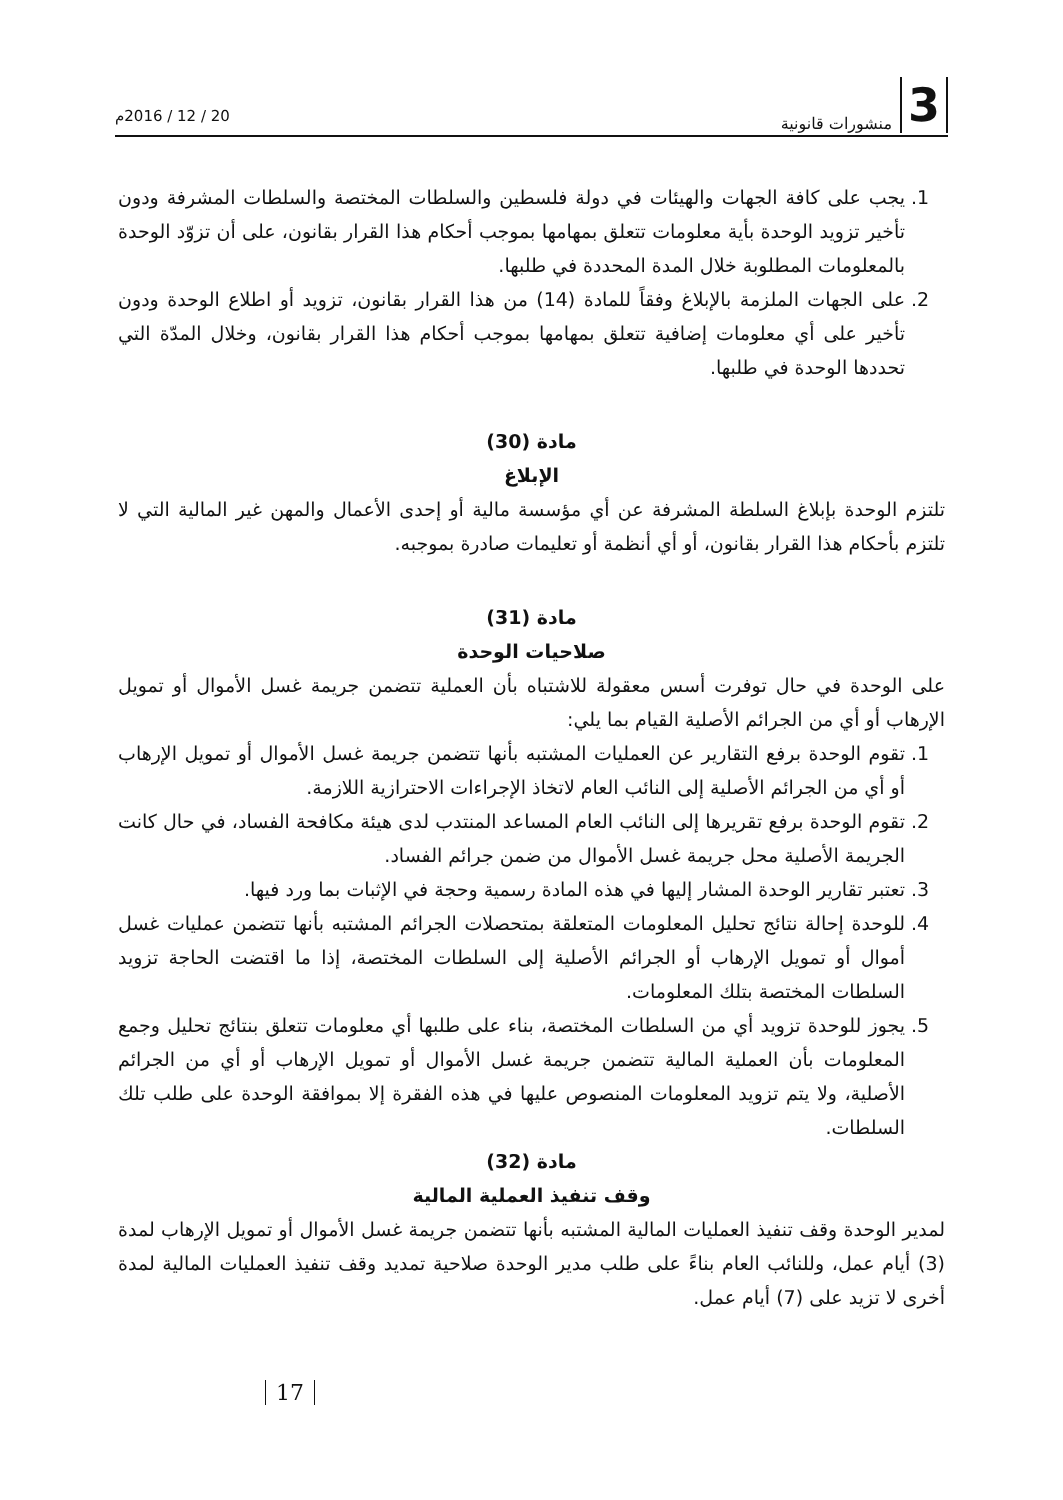3 منشورات قانونية 20 / 12 / 2016م
1. يجب على كافة الجهات والهيئات في دولة فلسطين والسلطات المختصة والسلطات المشرفة ودون تأخير تزويد الوحدة بأية معلومات تتعلق بمهامها بموجب أحكام هذا القرار بقانون، على أن تزوّد الوحدة بالمعلومات المطلوبة خلال المدة المحددة في طلبها.
2. على الجهات الملزمة بالإبلاغ وفقاً للمادة (14) من هذا القرار بقانون، تزويد أو اطلاع الوحدة ودون تأخير على أي معلومات إضافية تتعلق بمهامها بموجب أحكام هذا القرار بقانون، وخلال المدّة التي تحددها الوحدة في طلبها.
مادة (30)
الإبلاغ
تلتزم الوحدة بإبلاغ السلطة المشرفة عن أي مؤسسة مالية أو إحدى الأعمال والمهن غير المالية التي لا تلتزم بأحكام هذا القرار بقانون، أو أي أنظمة أو تعليمات صادرة بموجبه.
مادة (31)
صلاحيات الوحدة
على الوحدة في حال توفرت أسس معقولة للاشتباه بأن العملية تتضمن جريمة غسل الأموال أو تمويل الإرهاب أو أي من الجرائم الأصلية القيام بما يلي:
1. تقوم الوحدة برفع التقارير عن العمليات المشتبه بأنها تتضمن جريمة غسل الأموال أو تمويل الإرهاب أو أي من الجرائم الأصلية إلى النائب العام لاتخاذ الإجراءات الاحترازية اللازمة.
2. تقوم الوحدة برفع تقريرها إلى النائب العام المساعد المنتدب لدى هيئة مكافحة الفساد، في حال كانت الجريمة الأصلية محل جريمة غسل الأموال من ضمن جرائم الفساد.
3. تعتبر تقارير الوحدة المشار إليها في هذه المادة رسمية وحجة في الإثبات بما ورد فيها.
4. للوحدة إحالة نتائج تحليل المعلومات المتعلقة بمتحصلات الجرائم المشتبه بأنها تتضمن عمليات غسل أموال أو تمويل الإرهاب أو الجرائم الأصلية إلى السلطات المختصة، إذا ما اقتضت الحاجة تزويد السلطات المختصة بتلك المعلومات.
5. يجوز للوحدة تزويد أي من السلطات المختصة، بناء على طلبها أي معلومات تتعلق بنتائج تحليل وجمع المعلومات بأن العملية المالية تتضمن جريمة غسل الأموال أو تمويل الإرهاب أو أي من الجرائم الأصلية، ولا يتم تزويد المعلومات المنصوص عليها في هذه الفقرة إلا بموافقة الوحدة على طلب تلك السلطات.
مادة (32)
وقف تنفيذ العملية المالية
لمدير الوحدة وقف تنفيذ العمليات المالية المشتبه بأنها تتضمن جريمة غسل الأموال أو تمويل الإرهاب لمدة (3) أيام عمل، وللنائب العام بناءً على طلب مدير الوحدة صلاحية تمديد وقف تنفيذ العمليات المالية لمدة أخرى لا تزيد على (7) أيام عمل.
17